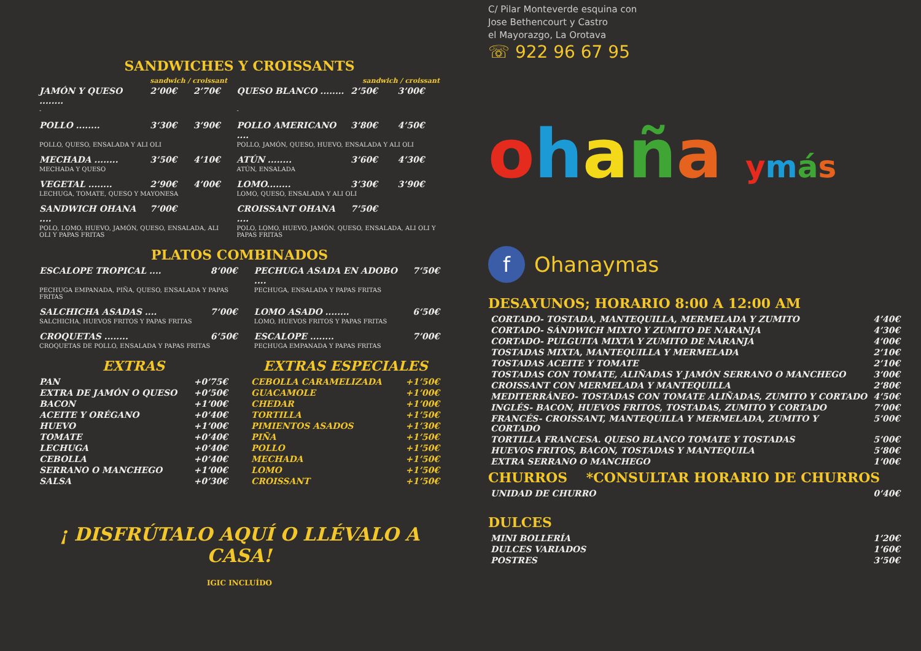SANDWICHES Y CROISSANTS
| | sandwich / croissant | | | sandwich / croissant | |
| JAMÓN Y QUESO ........ | 2’00€ | 2’70€ | QUESO BLANCO ........ | 2‘50€ | 3’00€ |
| - | | | - | | |
| POLLO ........ | 3‘30€ | 3’90€ | POLLO AMERICANO .... | 3’80€ | 4’50€ |
| POLLO, QUESO, ENSALADA Y ALI OLI | | | POLLO, JAMÓN, QUESO, HUEVO, ENSALADA Y ALI OLI | | |
| MECHADA ........ | 3’50€ | 4’10€ | ATÚN ........ | 3’60€ | 4’30€ |
| MECHADA Y QUESO | | | ATÚN, ENSALADA | | |
| VEGETAL ........ | 2’90€ | 4’00€ | LOMO........ | 3’30€ | 3’90€ |
| LECHUGA, TOMATE, QUESO Y MAYONESA | | | LOMO, QUESO, ENSALADA Y ALI OLI | | |
| SANDWICH OHANA .... | 7’00€ | | CROISSANT OHANA .... | 7’50€ | |
| POLO, LOMO, HUEVO, JAMÓN, QUESO, ENSALADA, ALI OLI Y PAPAS FRITAS | | | POLO, LOMO, HUEVO, JAMÓN, QUESO, ENSALADA, ALI OLI Y PAPAS FRITAS | | |
PLATOS COMBINADOS
| ESCALOPE TROPICAL .... | 8’00€ | PECHUGA ASADA EN ADOBO .... | 7‘50€ |
| PECHUGA EMPANADA, PIÑA, QUESO, ENSALADA Y PAPAS FRITAS | | PECHUGA, ENSALADA Y PAPAS FRITAS | |
| SALCHICHA ASADAS .... | 7’00€ | LOMO ASADO ........ | 6‘50€ |
| SALCHICHA, HUEVOS FRITOS Y PAPAS FRITAS | | LOMO, HUEVOS FRITOS Y PAPAS FRITAS | |
| CROQUETAS ........ | 6’50€ | ESCALOPE ........ | 7’00€ |
| CROQUETAS DE POLLO, ENSALADA Y PAPAS FRITAS | | PECHUGA EMPANADA Y PAPAS FRITAS | |
EXTRAS
| PAN | +0’75€ |
| EXTRA DE JAMÓN O QUESO | +0’50€ |
| BACON | +1’00€ |
| ACEITE Y ORÉGANO | +0’40€ |
| HUEVO | +1’00€ |
| TOMATE | +0’40€ |
| LECHUGA | +0’40€ |
| CEBOLLA | +0’40€ |
| SERRANO O MANCHEGO | +1’00€ |
| SALSA | +0’30€ |
EXTRAS ESPECIALES
| CEBOLLA CARAMELIZADA | +1’50€ |
| GUACAMOLE | +1’00€ |
| CHEDAR | +1’00€ |
| TORTILLA | +1’50€ |
| PIMIENTOS ASADOS | +1’30€ |
| PIÑA | +1’50€ |
| POLLO | +1’50€ |
| MECHADA | +1’50€ |
| LOMO | +1’50€ |
| CROISSANT | +1’50€ |
¡ DISFRÚTALO AQUÍ O LLÉVALO A CASA!
IGIC INCLUÍDO
C/ Pilar Monteverde esquina con
Jose Bethencourt y Castro
el Mayorazgo, La Orotava
☏ 922 96 67 95
ohaña ymás
f Ohanaymas
DESAYUNOS; HORARIO 8:00 A 12:00 AM
| CORTADO- TOSTADA, MANTEQUILLA, MERMELADA Y ZUMITO | 4’40€ |
| CORTADO- SÁNDWICH MIXTO Y ZUMITO DE NARANJA | 4’30€ |
| CORTADO- PULGUITA MIXTA Y ZUMITO DE NARANJA | 4’00€ |
| TOSTADAS MIXTA, MANTEQUILLA Y MERMELADA | 2’10€ |
| TOSTADAS ACEITE Y TOMATE | 2’10€ |
| TOSTADAS CON TOMATE, ALIÑADAS Y JAMÓN SERRANO O MANCHEGO | 3’00€ |
| CROISSANT CON MERMELADA Y MANTEQUILLA | 2’80€ |
| MEDITERRÁNEO- TOSTADAS CON TOMATE ALIÑADAS, ZUMITO Y CORTADO | 4’50€ |
| INGLÉS- BACON, HUEVOS FRITOS, TOSTADAS, ZUMITO Y CORTADO | 7’00€ |
| FRANCÉS- CROISSANT, MANTEQUILLA Y MERMELADA, ZUMITO Y CORTADO | 5’00€ |
| TORTILLA FRANCESA. QUESO BLANCO TOMATE Y TOSTADAS | 5’00€ |
| HUEVOS FRITOS, BACON, TOSTADAS Y MANTEQUILA | 5’80€ |
| EXTRA SERRANO O MANCHEGO | 1’00€ |
CHURROS *CONSULTAR HORARIO DE CHURROS
| UNIDAD DE CHURRO | 0’40€ |
DULCES
| MINI BOLLERÍA | 1’20€ |
| DULCES VARIADOS | 1’60€ |
| POSTRES | 3’50€ |